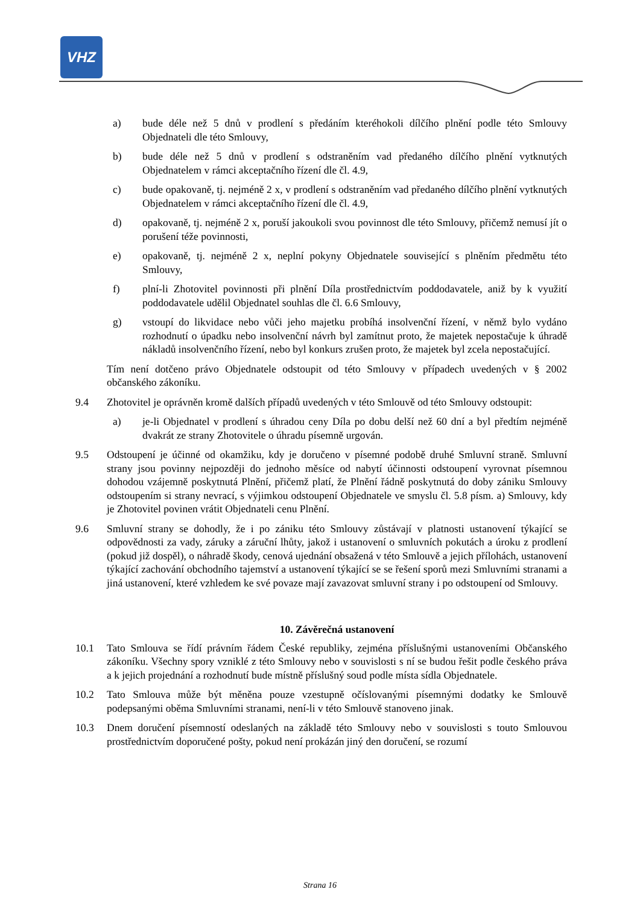VHZ
a) bude déle než 5 dnů v prodlení s předáním kteréhokoli dílčího plnění podle této Smlouvy Objednateli dle této Smlouvy,
b) bude déle než 5 dnů v prodlení s odstraněním vad předaného dílčího plnění vytknutých Objednatelem v rámci akceptačního řízení dle čl. 4.9,
c) bude opakovaně, tj. nejméně 2 x, v prodlení s odstraněním vad předaného dílčího plnění vytknutých Objednatelem v rámci akceptačního řízení dle čl. 4.9,
d) opakovaně, tj. nejméně 2 x, poruší jakoukoli svou povinnost dle této Smlouvy, přičemž nemusí jít o porušení téže povinnosti,
e) opakovaně, tj. nejméně 2 x, neplní pokyny Objednatele související s plněním předmětu této Smlouvy,
f) plní-li Zhotovitel povinnosti při plnění Díla prostřednictvím poddodavatele, aniž by k využití poddodavatele udělil Objednatel souhlas dle čl. 6.6 Smlouvy,
g) vstoupí do likvidace nebo vůči jeho majetku probíhá insolvenční řízení, v němž bylo vydáno rozhodnutí o úpadku nebo insolvenční návrh byl zamítnut proto, že majetek nepostačuje k úhradě nákladů insolvenčního řízení, nebo byl konkurs zrušen proto, že majetek byl zcela nepostačující.
Tím není dotčeno právo Objednatele odstoupit od této Smlouvy v případech uvedených v § 2002 občanského zákoníku.
9.4 Zhotovitel je oprávněn kromě dalších případů uvedených v této Smlouvě od této Smlouvy odstoupit:
a) je-li Objednatel v prodlení s úhradou ceny Díla po dobu delší než 60 dní a byl předtím nejméně dvakrát ze strany Zhotovitele o úhradu písemně urgován.
9.5 Odstoupení je účinné od okamžiku, kdy je doručeno v písemné podobě druhé Smluvní straně. Smluvní strany jsou povinny nejpozději do jednoho měsíce od nabytí účinnosti odstoupení vyrovnat písemnou dohodou vzájemně poskytnutá Plnění, přičemž platí, že Plnění řádně poskytnutá do doby zániku Smlouvy odstoupením si strany nevrací, s výjimkou odstoupení Objednatele ve smyslu čl. 5.8 písm. a) Smlouvy, kdy je Zhotovitel povinen vrátit Objednateli cenu Plnění.
9.6 Smluvní strany se dohodly, že i po zániku této Smlouvy zůstávají v platnosti ustanovení týkající se odpovědnosti za vady, záruky a záruční lhůty, jakož i ustanovení o smluvních pokutách a úroku z prodlení (pokud již dospěl), o náhradě škody, cenová ujednání obsažená v této Smlouvě a jejich přílohách, ustanovení týkající zachování obchodního tajemství a ustanovení týkající se se řešení sporů mezi Smluvními stranami a jiná ustanovení, které vzhledem ke své povaze mají zavazovat smluvní strany i po odstoupení od Smlouvy.
10. Závěrečná ustanovení
10.1 Tato Smlouva se řídí právním řádem České republiky, zejména příslušnými ustanoveními Občanského zákoníku. Všechny spory vzniklé z této Smlouvy nebo v souvislosti s ní se budou řešit podle českého práva a k jejich projednání a rozhodnutí bude místně příslušný soud podle místa sídla Objednatele.
10.2 Tato Smlouva může být měněna pouze vzestupně očíslovanými písemnými dodatky ke Smlouvě podepsanými oběma Smluvními stranami, není-li v této Smlouvě stanoveno jinak.
10.3 Dnem doručení písemností odeslaných na základě této Smlouvy nebo v souvislosti s touto Smlouvou prostřednictvím doporučené pošty, pokud není prokázán jiný den doručení, se rozumí
Strana 16